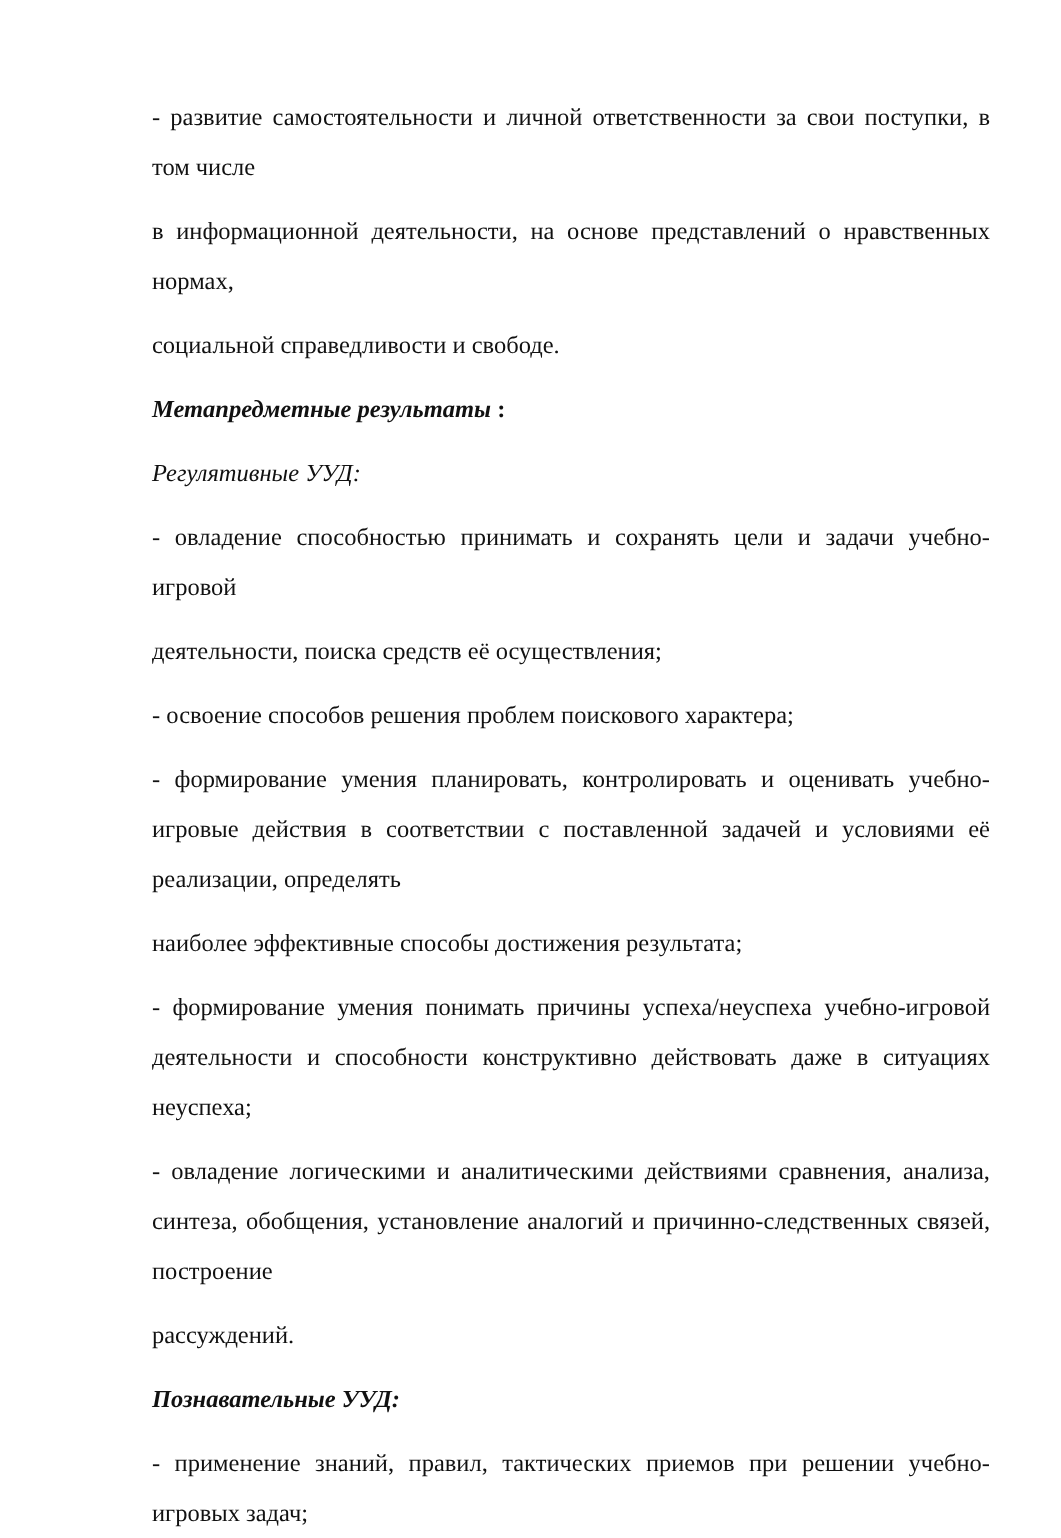- развитие самостоятельности и личной ответственности за свои поступки, в том числе
в информационной деятельности, на основе представлений о нравственных нормах,
социальной справедливости и свободе.
Метапредметные результаты :
Регулятивные УУД:
- овладение способностью принимать и сохранять цели и задачи учебно-игровой
деятельности, поиска средств её осуществления;
- освоение способов решения проблем поискового характера;
- формирование умения планировать, контролировать и оценивать учебно-игровые действия в соответствии с поставленной задачей и условиями её реализации, определять
наиболее эффективные способы достижения результата;
- формирование умения понимать причины успеха/неуспеха учебно-игровой деятельности и способности конструктивно действовать даже в ситуациях неуспеха;
- овладение логическими и аналитическими действиями сравнения, анализа, синтеза, обобщения, установление аналогий и причинно-следственных связей, построение
рассуждений.
Познавательные УУД:
- применение знаний, правил, тактических приемов при решении учебно-игровых задач;